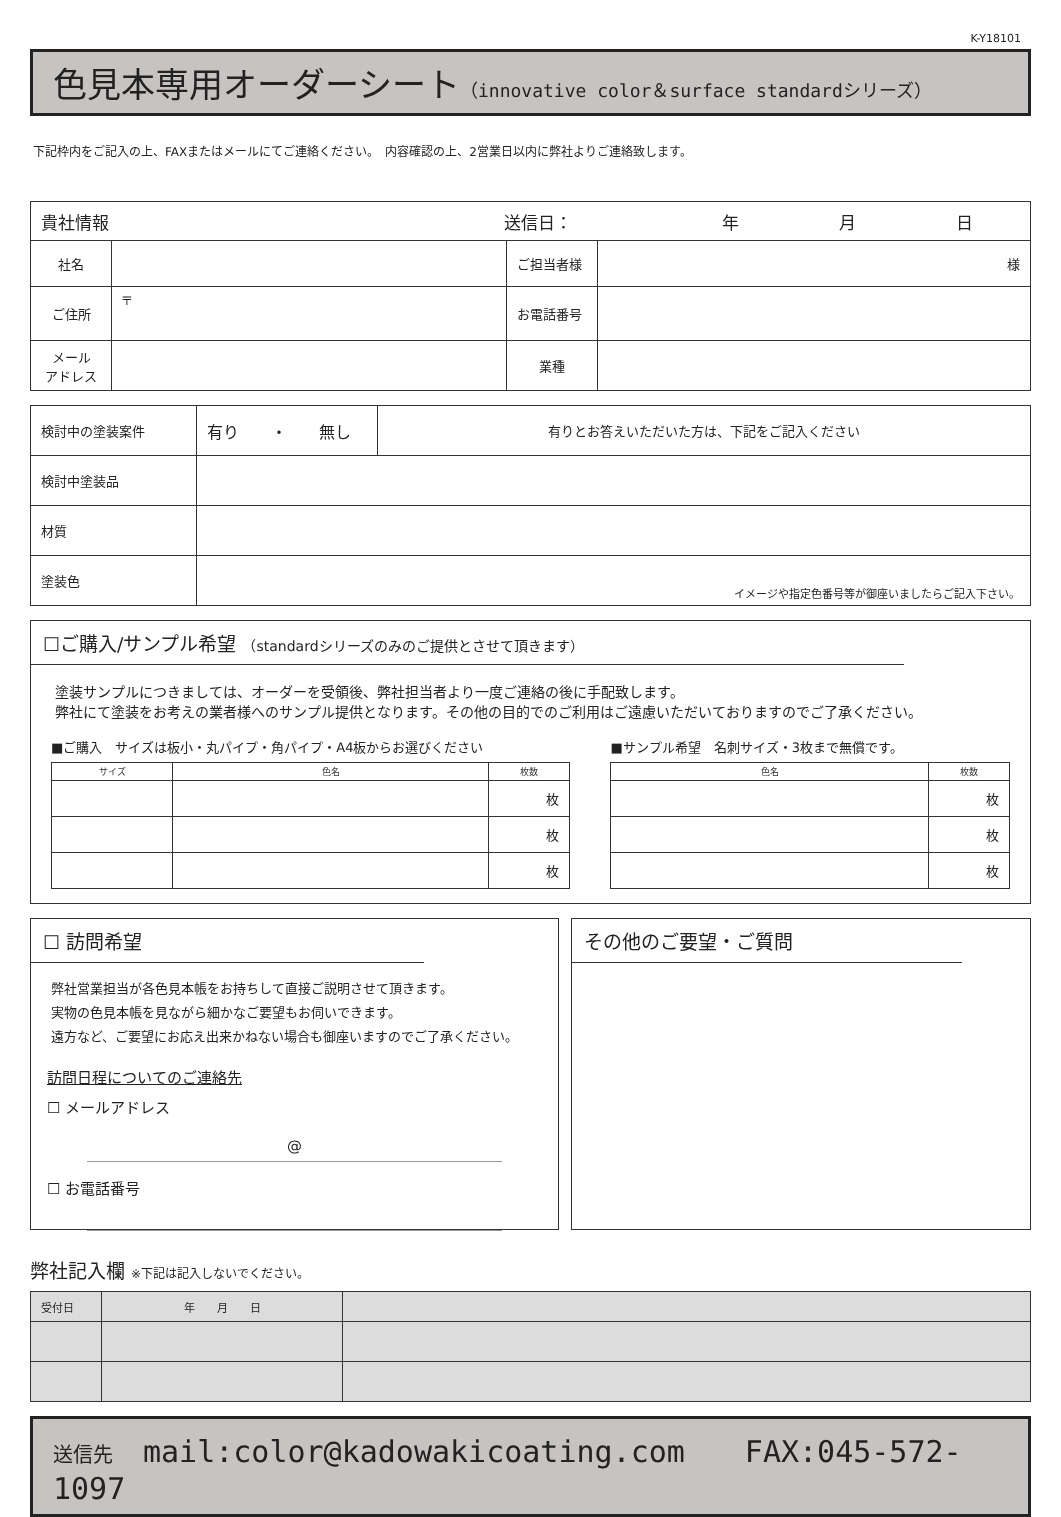K-Y18101
色見本専用オーダーシート（innovative color＆surface standardシリーズ）
下記枠内をご記入の上、FAXまたはメールにてご連絡ください。　内容確認の上、2営業日以内に弊社よりご連絡致します。
| 貴社情報 送信日： 年 月 日 | | | |
| 社名 | | ご担当者様 | 様 |
| ご住所 | 〒 | お電話番号 | |
| メール アドレス | | 業種 | |
| 検討中の塗装案件 | 有り ・ 無し | 有りとお答えいただいた方は、下記をご記入ください |
| 検討中塗装品 | | |
| 材質 | | |
| 塗装色 | イメージや指定色番号等が御座いましたらご記入下さい。 | |
☐ご購入/サンプル希望 （standardシリーズのみのご提供とさせて頂きます）
塗装サンプルにつきましては、オーダーを受領後、弊社担当者より一度ご連絡の後に手配致します。
弊社にて塗装をお考えの業者様へのサンプル提供となります。その他の目的でのご利用はご遠慮いただいておりますのでご了承ください。
■ご購入　サイズは板小・丸パイプ・角パイプ・A4板からお選びください
| サイズ | 色名 | 枚数 |
| --- | --- | --- |
| | | 枚 |
| | | 枚 |
| | | 枚 |
■サンプル希望　名刺サイズ・3枚まで無償です。
| 色名 | 枚数 |
| --- | --- |
| | 枚 |
| | 枚 |
| | 枚 |
☐ 訪問希望
弊社営業担当が各色見本帳をお持ちして直接ご説明させて頂きます。
実物の色見本帳を見ながら細かなご要望もお伺いできます。
遠方など、ご要望にお応え出来かねない場合も御座いますのでご了承ください。
訪問日程についてのご連絡先
☐ メールアドレス
@
☐ お電話番号
その他のご要望・ご質問
弊社記入欄 ※下記は記入しないでください。
| 受付日 | 年 月 日 | |
送信先　mail:color@kadowakicoating.com　　FAX:045-572-1097